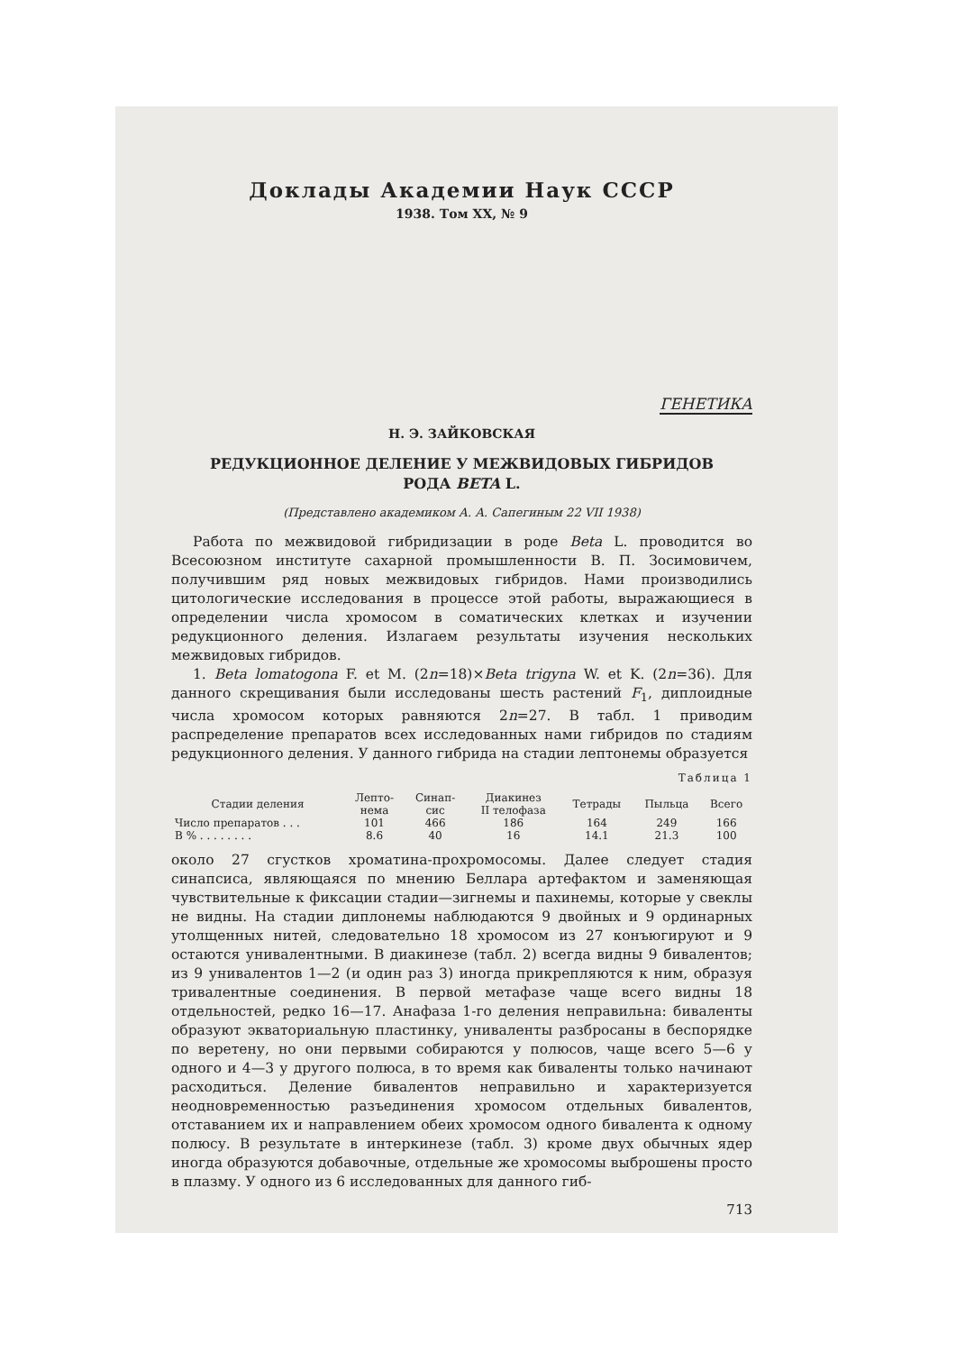Доклады Академии Наук СССР
1938. Том XX, № 9
ГЕНЕТИКА
Н. Э. ЗАЙКОВСКАЯ
РЕДУКЦИОННОЕ ДЕЛЕНИЕ У МЕЖВИДОВЫХ ГИБРИДОВ
РОДА BETA L.
(Представлено академиком А. А. Сапегиным 22 VII 1938)
Работа по межвидовой гибридизации в роде Beta L. проводится во Всесоюзном институте сахарной промышленности В. П. Зосимовичем, получившим ряд новых межвидовых гибридов. Нами производились цитологические исследования в процессе этой работы, выражающиеся в определении числа хромосом в соматических клетках и изучении редукционного деления. Излагаем результаты изучения нескольких межвидовых гибридов.
1. Beta lomatogona F. et M. (2n=18)×Beta trigyna W. et K. (2n=36). Для данного скрещивания были исследованы шесть растений F<sub>1</sub>, диплоидные числа хромосом которых равняются 2n=27. В табл. 1 приводим распределение препаратов всех исследованных нами гибридов по стадиям редукционного деления. У данного гибрида на стадии лептонемы образуется
Таблица 1
| Стадии деления | Лепто- нема | Синап- сис | Диакинез II телофаза | Тетрады | Пыльца | Всего |
| --- | --- | --- | --- | --- | --- | --- |
| Число препаратов . . . | 101 | 466 | 186 | 164 | 249 | 166 |
| В % . . . . . . . . | 8.6 | 40 | 16 | 14.1 | 21.3 | 100 |
около 27 сгустков хроматина-прохромосомы. Далее следует стадия синапсиса, являющаяся по мнению Беллара артефактом и заменяющая чувствительные к фиксации стадии—зигнемы и пахинемы, которые у свеклы не видны. На стадии диплонемы наблюдаются 9 двойных и 9 ординарных утолщенных нитей, следовательно 18 хромосом из 27 конъюгируют и 9 остаются унивалентными. В диакинезе (табл. 2) всегда видны 9 бивалентов; из 9 унивалентов 1—2 (и один раз 3) иногда прикрепляются к ним, образуя тривалентные соединения. В первой метафазе чаще всего видны 18 отдельностей, редко 16—17. Анафаза 1-го деления неправильна: биваленты образуют экваториальную пластинку, униваленты разбросаны в беспорядке по веретену, но они первыми собираются у полюсов, чаще всего 5—6 у одного и 4—3 у другого полюса, в то время как биваленты только начинают расходиться. Деление бивалентов неправильно и характеризуется неодновременностью разъединения хромосом отдельных бивалентов, отставанием их и направлением обеих хромосом одного бивалента к одному полюсу. В результате в интеркинезе (табл. 3) кроме двух обычных ядер иногда образуются добавочные, отдельные же хромосомы выброшены просто в плазму. У одного из 6 исследованных для данного гиб-
713